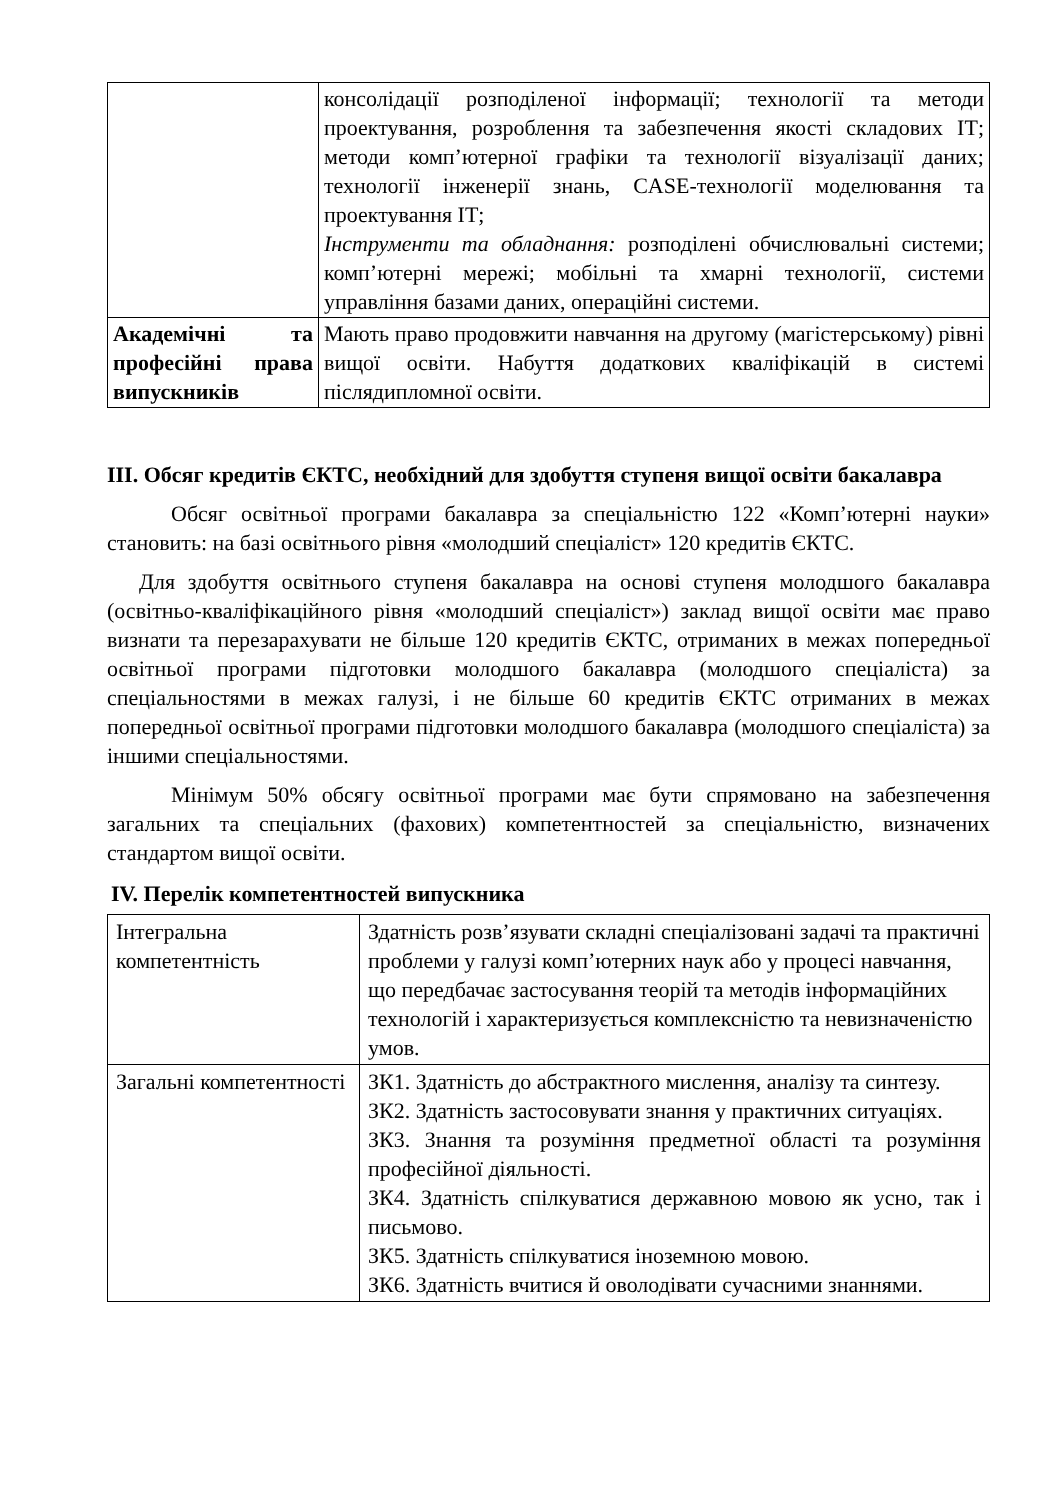| | консолідації розподіленої інформації; технології та методи проектування, розроблення та забезпечення якості складових ІТ; методи комп’ютерної графіки та технології візуалізації даних; технології інженерії знань, CASE-технології моделювання та проектування ІТ; Інструменти та обладнання: розподілені обчислювальні системи; комп’ютерні мережі; мобільні та хмарні технології, системи управління базами даних, операційні системи. |
| Академічні та професійні права випускників | Мають право продовжити навчання на другому (магістерському) рівні вищої освіти. Набуття додаткових кваліфікацій в системі післядипломної освіти. |
ІІІ. Обсяг кредитів ЄКТС, необхідний для здобуття ступеня вищої освіти бакалавра
Обсяг освітньої програми бакалавра за спеціальністю 122 «Комп’ютерні науки» становить: на базі освітнього рівня «молодший спеціаліст» 120 кредитів ЄКТС.
Для здобуття освітнього ступеня бакалавра на основі ступеня молодшого бакалавра (освітньо-кваліфікаційного рівня «молодший спеціаліст») заклад вищої освіти має право визнати та перезарахувати не більше 120 кредитів ЄКТС, отриманих в межах попередньої освітньої програми підготовки молодшого бакалавра (молодшого спеціаліста) за спеціальностями в межах галузі, і не більше 60 кредитів ЄКТС отриманих в межах попередньої освітньої програми підготовки молодшого бакалавра (молодшого спеціаліста) за іншими спеціальностями.
Мінімум 50% обсягу освітньої програми має бути спрямовано на забезпечення загальних та спеціальних (фахових) компетентностей за спеціальністю, визначених стандартом вищої освіти.
IV. Перелік компетентностей випускника
| Інтегральна компетентність | Здатність розв’язувати складні спеціалізовані задачі та практичні проблеми у галузі комп’ютерних наук або у процесі навчання, що передбачає застосування теорій та методів інформаційних технологій і характеризується комплексністю та невизначеністю умов. |
| Загальні компетентності | ЗК1. Здатність до абстрактного мислення, аналізу та синтезу. ЗК2. Здатність застосовувати знання у практичних ситуаціях. ЗК3. Знання та розуміння предметної області та розуміння професійної діяльності. ЗК4. Здатність спілкуватися державною мовою як усно, так і письмово. ЗК5. Здатність спілкуватися іноземною мовою. ЗК6. Здатність вчитися й оволодівати сучасними знаннями. |